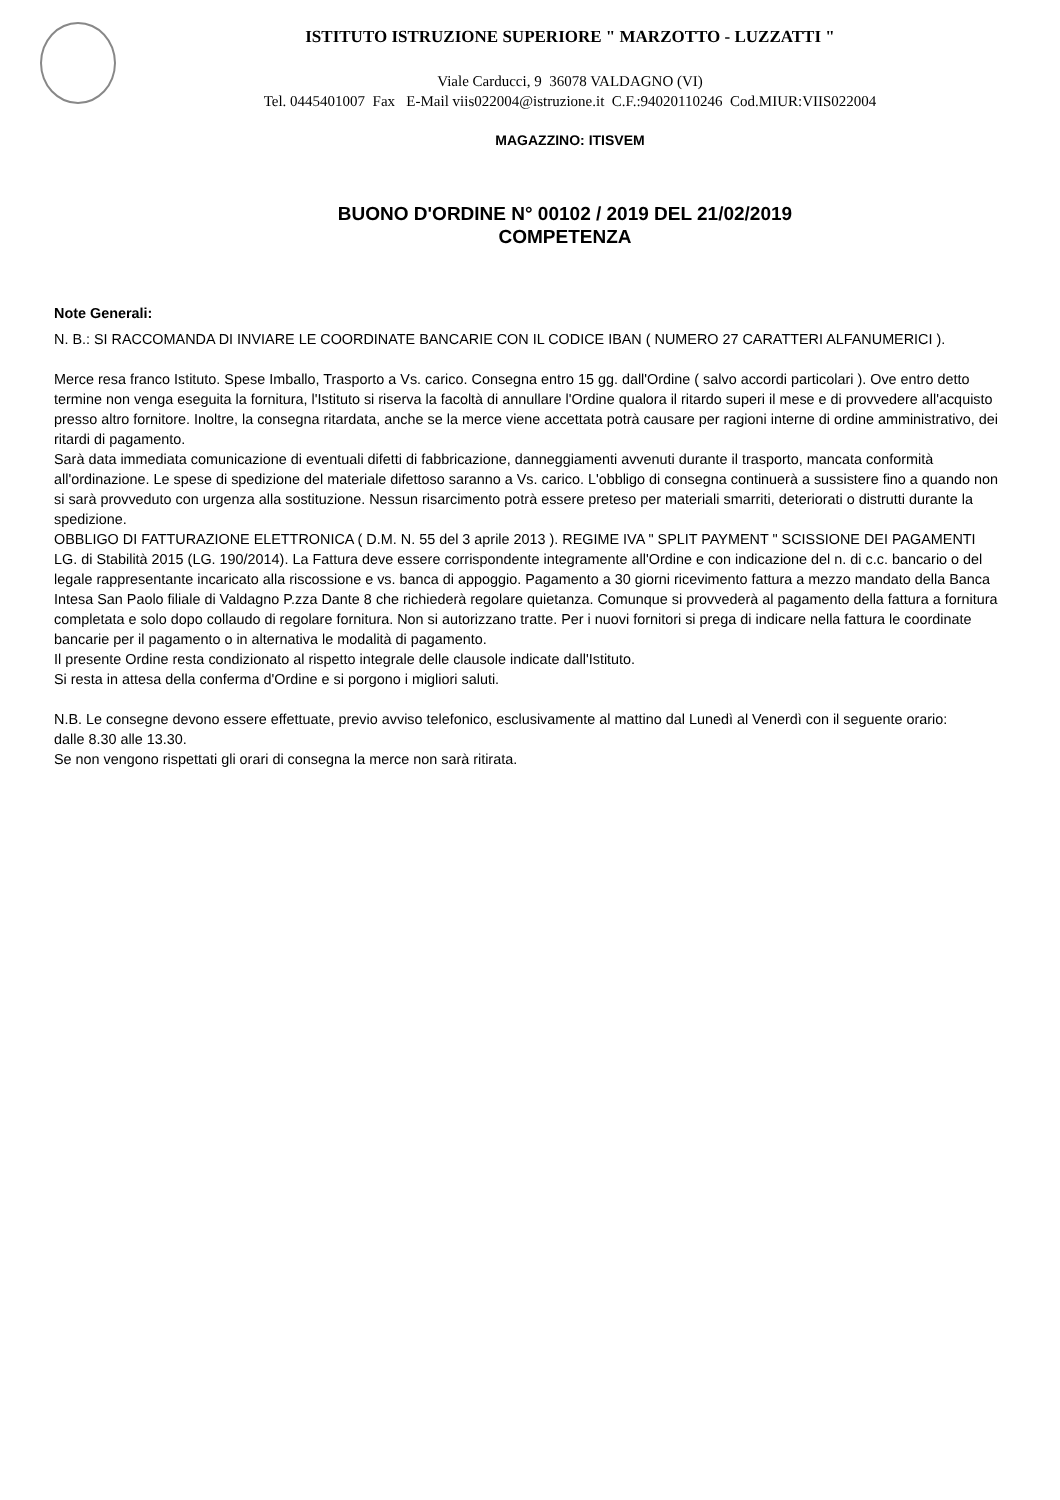ISTITUTO ISTRUZIONE SUPERIORE " MARZOTTO - LUZZATTI "
Viale Carducci, 9 36078 VALDAGNO (VI)
Tel. 0445401007 Fax E-Mail viis022004@istruzione.it C.F.:94020110246 Cod.MIUR:VIIS022004
MAGAZZINO: ITISVEM
BUONO D'ORDINE N° 00102 / 2019 DEL 21/02/2019
COMPETENZA
Note Generali:
N. B.: SI RACCOMANDA DI INVIARE LE COORDINATE BANCARIE CON IL CODICE IBAN ( NUMERO 27 CARATTERI ALFANUMERICI ).
Merce resa franco Istituto. Spese Imballo, Trasporto a Vs. carico. Consegna entro 15 gg. dall'Ordine ( salvo accordi particolari ). Ove entro detto termine non venga eseguita la fornitura, l'Istituto si riserva la facoltà di annullare l'Ordine qualora il ritardo superi il mese e di provvedere all'acquisto presso altro fornitore. Inoltre, la consegna ritardata, anche se la merce viene accettata potrà causare per ragioni interne di ordine amministrativo, dei ritardi di pagamento.
Sarà data immediata comunicazione di eventuali difetti di fabbricazione, danneggiamenti avvenuti durante il trasporto, mancata conformità all'ordinazione. Le spese di spedizione del materiale difettoso saranno a Vs. carico. L'obbligo di consegna continuerà a sussistere fino a quando non si sarà provveduto con urgenza alla sostituzione. Nessun risarcimento potrà essere preteso per materiali smarriti, deteriorati o distrutti durante la spedizione.
OBBLIGO DI FATTURAZIONE ELETTRONICA ( D.M. N. 55 del 3 aprile 2013 ). REGIME IVA " SPLIT PAYMENT " SCISSIONE DEI PAGAMENTI LG. di Stabilità 2015 (LG. 190/2014). La Fattura deve essere corrispondente integramente all'Ordine e con indicazione del n. di c.c. bancario o del legale rappresentante incaricato alla riscossione e vs. banca di appoggio. Pagamento a 30 giorni ricevimento fattura a mezzo mandato della Banca Intesa San Paolo filiale di Valdagno P.zza Dante 8 che richiederà regolare quietanza. Comunque si provvederà al pagamento della fattura a fornitura completata e solo dopo collaudo di regolare fornitura. Non si autorizzano tratte. Per i nuovi fornitori si prega di indicare nella fattura le coordinate bancarie per il pagamento o in alternativa le modalità di pagamento.
Il presente Ordine resta condizionato al rispetto integrale delle clausole indicate dall'Istituto.
Si resta in attesa della conferma d'Ordine e si porgono i migliori saluti.
N.B. Le consegne devono essere effettuate, previo avviso telefonico, esclusivamente al mattino dal Lunedì al Venerdì con il seguente orario:
dalle 8.30 alle 13.30.
Se non vengono rispettati gli orari di consegna la merce non sarà ritirata.